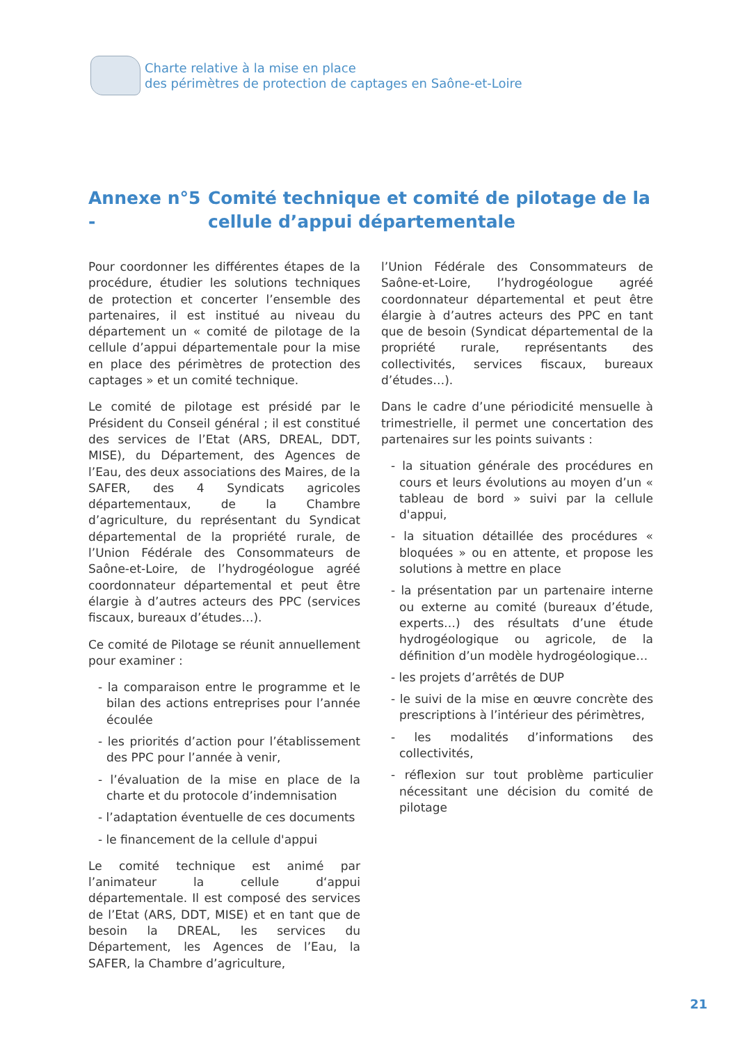Charte relative à la mise en place
des périmètres de protection de captages en Saône-et-Loire
Annexe n°5 - Comité technique et comité de pilotage de la cellule d’appui départementale
Pour coordonner les différentes étapes de la procédure, étudier les solutions techniques de protection et concerter l’ensemble des partenaires, il est institué au niveau du département un « comité de pilotage de la cellule d’appui départementale pour la mise en place des périmètres de protection des captages » et un comité technique.
Le comité de pilotage est présidé par le Président du Conseil général ; il est constitué des services de l’Etat (ARS, DREAL, DDT, MISE), du Département, des Agences de l’Eau, des deux associations des Maires, de la SAFER, des 4 Syndicats agricoles départementaux, de la Chambre d’agriculture, du représentant du Syndicat départemental de la propriété rurale, de l’Union Fédérale des Consommateurs de Saône-et-Loire, de l’hydrogéologue agréé coordonnateur départemental et peut être élargie à d’autres acteurs des PPC (services fiscaux, bureaux d’études…).
Ce comité de Pilotage se réunit annuellement pour examiner :
- la comparaison entre le programme et le bilan des actions entreprises pour l’année écoulée
- les priorités d’action pour l’établissement des PPC pour l’année à venir,
- l’évaluation de la mise en place de la charte et du protocole d’indemnisation
- l’adaptation éventuelle de ces documents
- le financement de la cellule d'appui
Le comité technique est animé par l’animateur la cellule d‘appui départementale. Il est composé des services de l’Etat (ARS, DDT, MISE) et en tant que de besoin la DREAL, les services du Département, les Agences de l’Eau, la SAFER, la Chambre d’agriculture,
l’Union Fédérale des Consommateurs de Saône-et-Loire, l’hydrogéologue agréé coordonnateur départemental et peut être élargie à d’autres acteurs des PPC en tant que de besoin (Syndicat départemental de la propriété rurale, représentants des collectivités, services fiscaux, bureaux d’études…).
Dans le cadre d’une périodicité mensuelle à trimestrielle, il permet une concertation des partenaires sur les points suivants :
- la situation générale des procédures en cours et leurs évolutions au moyen d’un « tableau de bord » suivi par la cellule d'appui,
- la situation détaillée des procédures « bloquées » ou en attente, et propose les solutions à mettre en place
- la présentation par un partenaire interne ou externe au comité (bureaux d’étude, experts…) des résultats d’une étude hydrogéologique ou agricole, de la définition d’un modèle hydrogéologique…
- les projets d’arrêtés de DUP
- le suivi de la mise en œuvre concrète des prescriptions à l’intérieur des périmètres,
- les modalités d’informations des collectivités,
- réflexion sur tout problème particulier nécessitant une décision du comité de pilotage
21